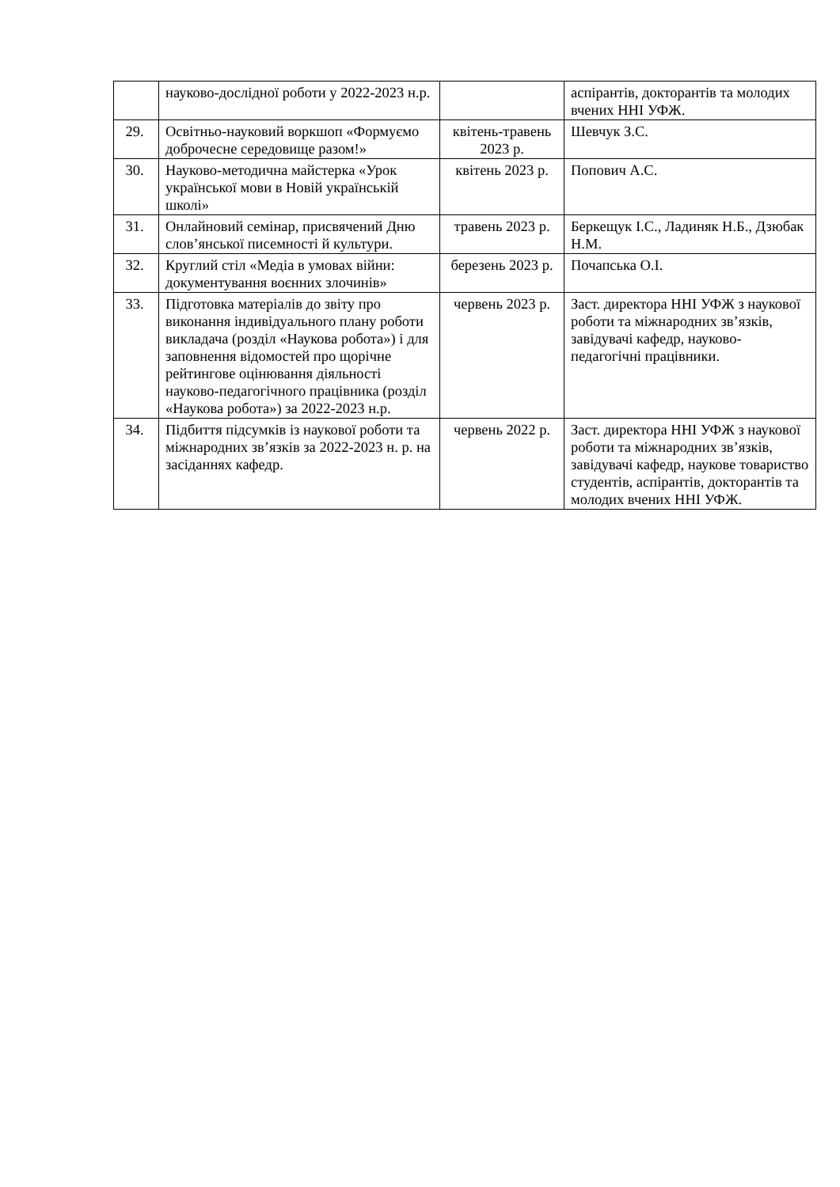| | науково-дослідної роботи у 2022-2023 н.р. | | аспірантів, докторантів та молодих вчених ННІ УФЖ. |
| 29. | Освітньо-науковий воркшоп «Формуємо доброчесне середовище разом!» | квітень-травень 2023 р. | Шевчук З.С. |
| 30. | Науково-методична майстерка «Урок української мови в Новій українській школі» | квітень 2023 р. | Попович А.С. |
| 31. | Онлайновий семінар, присвячений Дню слов’янської писемності й культури. | травень 2023 р. | Беркещук І.С., Ладиняк Н.Б., Дзюбак Н.М. |
| 32. | Круглий стіл «Медіа в умовах війни: документування воєнних злочинів» | березень 2023 р. | Почапська О.І. |
| 33. | Підготовка матеріалів до звіту про виконання індивідуального плану роботи викладача (розділ «Наукова робота») і для заповнення відомостей про щорічне рейтингове оцінювання діяльності науково-педагогічного працівника (розділ «Наукова робота») за 2022-2023 н.р. | червень 2023 р. | Заст. директора ННІ УФЖ з наукової роботи та міжнародних зв’язків, завідувачі кафедр, науково-педагогічні працівники. |
| 34. | Підбиття підсумків із наукової роботи та міжнародних зв’язків за 2022-2023 н. р. на засіданнях кафедр. | червень 2022 р. | Заст. директора ННІ УФЖ з наукової роботи та міжнародних зв’язків, завідувачі кафедр, наукове товариство студентів, аспірантів, докторантів та молодих вчених ННІ УФЖ. |